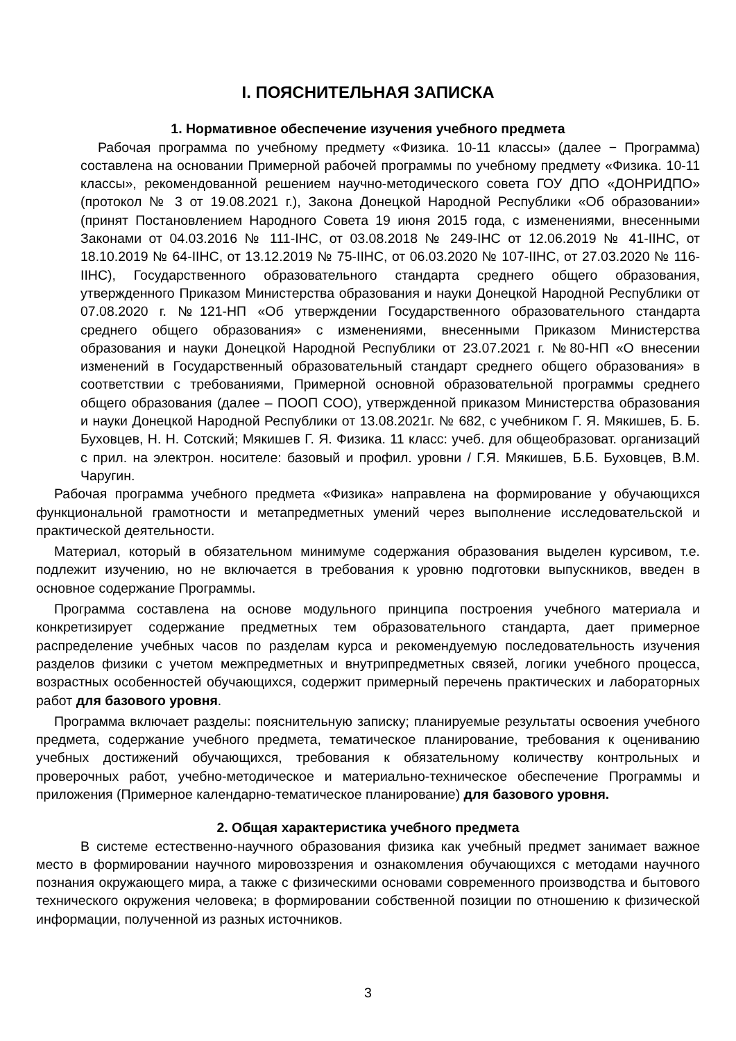I. ПОЯСНИТЕЛЬНАЯ ЗАПИСКА
1. Нормативное обеспечение изучения учебного предмета
Рабочая программа по учебному предмету «Физика. 10-11 классы» (далее − Программа) составлена на основании Примерной рабочей программы по учебному предмету «Физика. 10-11 классы», рекомендованной решением научно-методического совета ГОУ ДПО «ДОНРИДПО» (протокол № 3 от 19.08.2021 г.), Закона Донецкой Народной Республики «Об образовании» (принят Постановлением Народного Совета 19 июня 2015 года, с изменениями, внесенными Законами от 04.03.2016 № 111-IНС, от 03.08.2018 № 249-IНС от 12.06.2019 № 41-IIНС, от 18.10.2019 № 64-IIНС, от 13.12.2019 № 75-IIНС, от 06.03.2020 № 107-IIНС, от 27.03.2020 № 116-IIНС), Государственного образовательного стандарта среднего общего образования, утвержденного Приказом Министерства образования и науки Донецкой Народной Республики от 07.08.2020 г. №121-НП «Об утверждении Государственного образовательного стандарта среднего общего образования» с изменениями, внесенными Приказом Министерства образования и науки Донецкой Народной Республики от 23.07.2021 г. №80-НП «О внесении изменений в Государственный образовательный стандарт среднего общего образования» в соответствии с требованиями, Примерной основной образовательной программы среднего общего образования (далее – ПООП СОО), утвержденной приказом Министерства образования и науки Донецкой Народной Республики от 13.08.2021г. № 682, с учебником Г. Я. Мякишев, Б. Б. Буховцев, Н. Н. Сотский; Мякишев Г. Я. Физика. 11 класс: учеб. для общеобразоват. организаций с прил. на электрон. носителе: базовый и профил. уровни / Г.Я. Мякишев, Б.Б. Буховцев, В.М. Чаругин.
Рабочая программа учебного предмета «Физика» направлена на формирование у обучающихся функциональной грамотности и метапредметных умений через выполнение исследовательской и практической деятельности.
Материал, который в обязательном минимуме содержания образования выделен курсивом, т.е. подлежит изучению, но не включается в требования к уровню подготовки выпускников, введен в основное содержание Программы.
Программа составлена на основе модульного принципа построения учебного материала и конкретизирует содержание предметных тем образовательного стандарта, дает примерное распределение учебных часов по разделам курса и рекомендуемую последовательность изучения разделов физики с учетом межпредметных и внутрипредметных связей, логики учебного процесса, возрастных особенностей обучающихся, содержит примерный перечень практических и лабораторных работ для базового уровня.
Программа включает разделы: пояснительную записку; планируемые результаты освоения учебного предмета, содержание учебного предмета, тематическое планирование, требования к оцениванию учебных достижений обучающихся, требования к обязательному количеству контрольных и проверочных работ, учебно-методическое и материально-техническое обеспечение Программы и приложения (Примерное календарно-тематическое планирование) для базового уровня.
2. Общая характеристика учебного предмета
В системе естественно-научного образования физика как учебный предмет занимает важное место в формировании научного мировоззрения и ознакомления обучающихся с методами научного познания окружающего мира, а также с физическими основами современного производства и бытового технического окружения человека; в формировании собственной позиции по отношению к физической информации, полученной из разных источников.
3